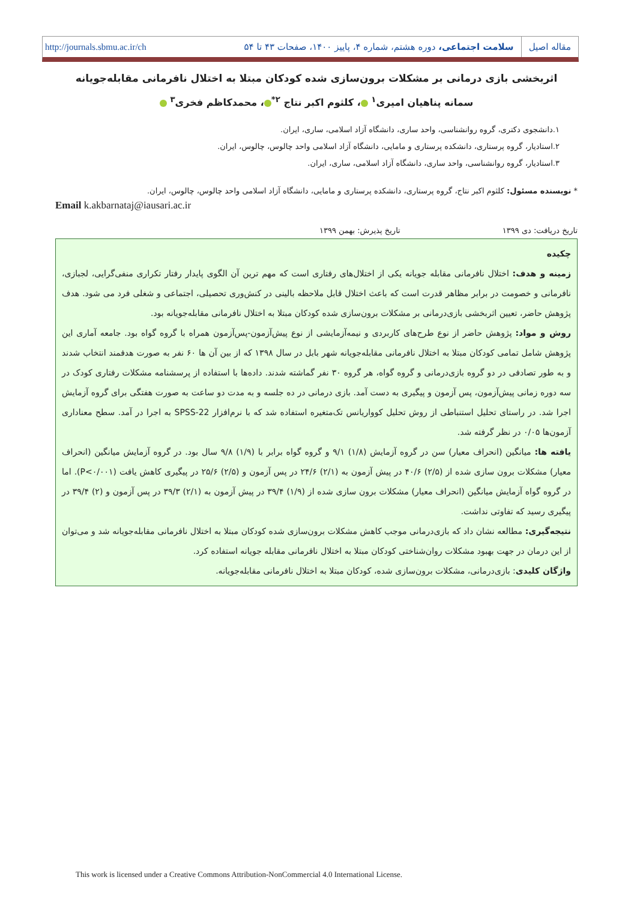مقاله اصیل سلامت اجتماعی، دوره هشتم، شماره ۴، پاییز ۱۴۰۰، صفحات ۴۳ تا ۵۴ http://journals.sbmu.ac.ir/ch
اثربخشی بازی درمانی بر مشکلات برون‌سازی شده کودکان مبتلا به اختلال نافرمانی مقابله‌جویانه
سمانه پناهیان امیری<sup>۱</sup> ، کلثوم اکبر نتاج <sup>۲*</sup> ، محمدکاظم فخری<sup>۳</sup>
۱.دانشجوی دکتری، گروه روانشناسی، واحد ساری، دانشگاه آزاد اسلامی، ساری، ایران.
۲.استادیار، گروه پرستاری، دانشکده پرستاری و مامایی، دانشگاه آزاد اسلامی واحد چالوس، چالوس، ایران.
۳.استادیار، گروه روانشناسی، واحد ساری، دانشگاه آزاد اسلامی، ساری، ایران.
* نویسنده مسئول: کلثوم اکبر نتاج، گروه پرستاری، دانشکده پرستاری و مامایی، دانشگاه آزاد اسلامی واحد چالوس، چالوس، ایران.
Email k.akbarnataj@iausari.ac.ir
تاریخ دریافت: دی ۱۳۹۹ تاریخ پذیرش: بهمن ۱۳۹۹
چکیده
زمینه و هدف: اختلال نافرمانی مقابله جویانه یکی از اختلال‌های رفتاری است که مهم ترین آن الگوی پایدار رفتار تکراری منفی‌گرایی، لجبازی، نافرمانی و خصومت در برابر مظاهر قدرت است که باعث اختلال قابل ملاحظه بالینی در کنش‌وری تحصیلی، اجتماعی و شغلی فرد می شود. هدف پژوهش حاضر، تعیین اثربخشی بازی‌درمانی بر مشکلات برون‌سازی شده کودکان مبتلا به اختلال نافرمانی مقابله‌جویانه بود.
روش و مواد: پژوهش حاضر از نوع طرح‌های کاربردی و نیمه‌آزمایشی از نوع پیش‌آزمون-پس‌آزمون همراه با گروه گواه بود. جامعه آماری این پژوهش شامل تمامی کودکان مبتلا به اختلال نافرمانی مقابله‌جویانه شهر بابل در سال ۱۳۹۸ که از بین آن ها ۶۰ نفر به صورت هدفمند انتخاب شدند و به طور تصادفی در دو گروه بازی‌درمانی و گروه گواه، هر گروه ۳۰ نفر گماشته شدند. داده‌ها با استفاده از پرسشنامه مشکلات رفتاری کودک در سه دوره زمانی پیش‌آزمون، پس آزمون و پیگیری به دست آمد. بازی درمانی در ده جلسه و به مدت دو ساعت به صورت هفتگی برای گروه آزمایش اجرا شد. در راستای تحلیل استنباطی از روش تحلیل کوواریانس تک‌متغیره استفاده شد که با نرم‌افزار SPSS-22 به اجرا در آمد. سطح معناداری آزمون‌ها ۰/۰۵ در نظر گرفته شد.
یافته ها: میانگین (انحراف معیار) سن در گروه آزمایش (۱/۸) ۹/۱ و گروه گواه برابر با (۱/۹) ۹/۸ سال بود. در گروه آزمایش میانگین (انحراف معیار) مشکلات برون سازی شده از (۲/۵) ۴۰/۶ در پیش آزمون به (۲/۱) ۲۴/۶ در پس آزمون و (۲/۵) ۲۵/۶ در پیگیری کاهش یافت (P<۰/۰۰۱). اما در گروه گواه آزمایش میانگین (انحراف معیار) مشکلات برون سازی شده از (۱/۹) ۳۹/۴ در پیش آزمون به (۲/۱) ۳۹/۳ در پس آزمون و (۲) ۳۹/۴ در پیگیری رسید که تفاوتی نداشت.
نتیجه‌گیری: مطالعه نشان داد که بازی‌درمانی موجب کاهش مشکلات برون‌سازی شده کودکان مبتلا به اختلال نافرمانی مقابله‌جویانه شد و می‌توان از این درمان در جهت بهبود مشکلات روان‌شناختی کودکان مبتلا به اختلال نافرمانی مقابله جویانه استفاده کرد.
واژگان کلیدی: بازی‌درمانی، مشکلات برون‌سازی شده، کودکان مبتلا به اختلال نافرمانی مقابله‌جویانه.
This work is licensed under a Creative Commons Attribution-NonCommercial 4.0 International License.